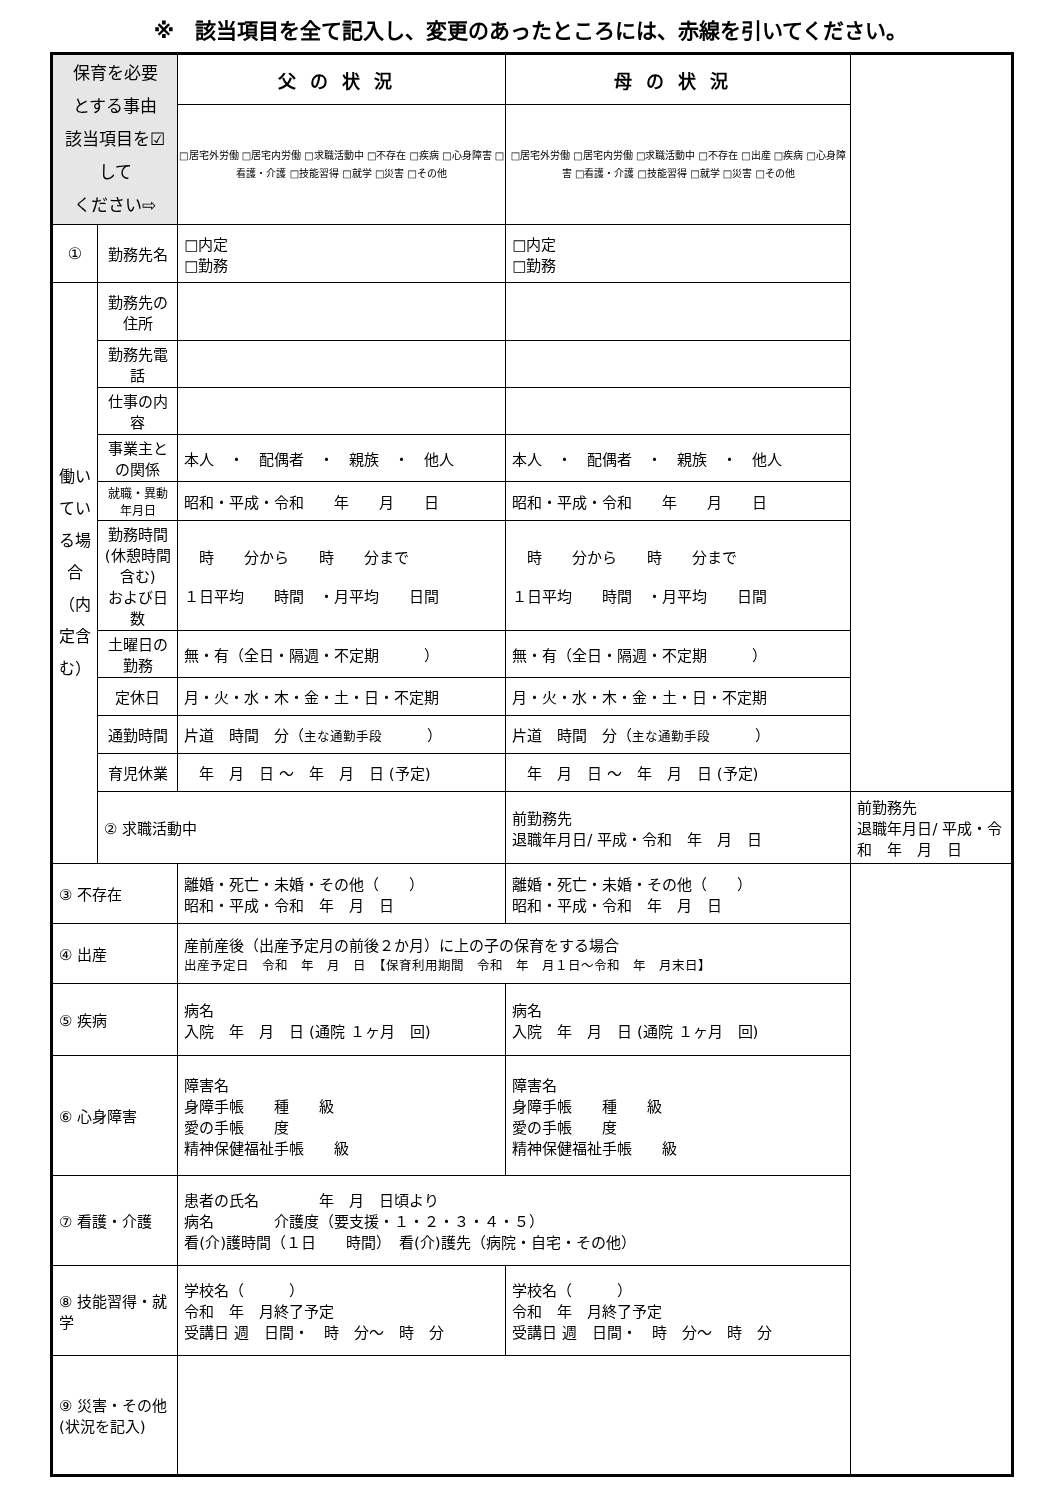※　該当項目を全て記入し、変更のあったところには、赤線を引いてください。
| 保育を必要 とする事由 該当項目を☑して ください⇨ | | 父の状況 | 母の状況 | |
| | | □居宅外労働 □居宅内労働 □求職活動中 □不存在 □疾病 □心身障害 □看護・介護 □技能習得 □就学 □災害 □その他 | □居宅外労働 □居宅内労働 □求職活動中 □不存在 □出産 □疾病 □心身障害 □看護・介護 □技能習得 □就学 □災害 □その他 | |
| ① | 勤務先名 | □内定 □勤務 | □内定 □勤務 | |
| 働いている場合（内定含む） | 勤務先の住所 | | | |
| | 勤務先電話 | | | |
| | 仕事の内容 | | | |
| | 事業主との関係 | 本人 ・ 配偶者 ・ 親族 ・ 他人 | 本人 ・ 配偶者 ・ 親族 ・ 他人 | |
| | 就職・異動年月日 | 昭和・平成・令和 年 月 日 | 昭和・平成・令和 年 月 日 | |
| | 勤務時間 (休憩時間含む) および日数 | 時 分から 時 分まで １日平均 時間 ・月平均 日間 | 時 分から 時 分まで １日平均 時間 ・月平均 日間 | |
| | 土曜日の勤務 | 無・有（全日・隔週・不定期 ） | 無・有（全日・隔週・不定期 ） | |
| | 定休日 | 月・火・水・木・金・土・日・不定期 | 月・火・水・木・金・土・日・不定期 | |
| | 通勤時間 | 片道 時間 分（ 主な通勤手段 ） | 片道 時間 分（ 主な通勤手段 ） | |
| | 育児休業 | 年 月 日 ～ 年 月 日 (予定) | 年 月 日 ～ 年 月 日 (予定) | |
| | ② 求職活動中 | | 前勤務先 退職年月日/ 平成・令和 年 月 日 | 前勤務先 退職年月日/ 平成・令和 年 月 日 |
| ③ 不存在 | | 離婚・死亡・未婚・その他（ ） 昭和・平成・令和 年 月 日 | 離婚・死亡・未婚・その他（ ） 昭和・平成・令和 年 月 日 | |
| ④ 出産 | | 産前産後（出産予定月の前後２か月）に上の子の保育をする場合 出産予定日 令和 年 月 日 【保育利用期間 令和 年 月１日～令和 年 月末日】 | | |
| ⑤ 疾病 | | 病名 入院 年 月 日 (通院 １ヶ月 回) | 病名 入院 年 月 日 (通院 １ヶ月 回) | |
| ⑥ 心身障害 | | 障害名 身障手帳 種 級 愛の手帳 度 精神保健福祉手帳 級 | 障害名 身障手帳 種 級 愛の手帳 度 精神保健福祉手帳 級 | |
| ⑦ 看護・介護 | | 患者の氏名 年 月 日頃より 病名 介護度（要支援・１・２・３・４・５） 看(介)護時間（１日 時間） 看(介)護先（病院・自宅・その他） | | |
| ⑧ 技能習得・就学 | | 学校名（ ） 令和 年 月終了予定 受講日 週 日間・ 時 分～ 時 分 | 学校名（ ） 令和 年 月終了予定 受講日 週 日間・ 時 分～ 時 分 | |
| ⑨ 災害・その他 (状況を記入) | | | | |